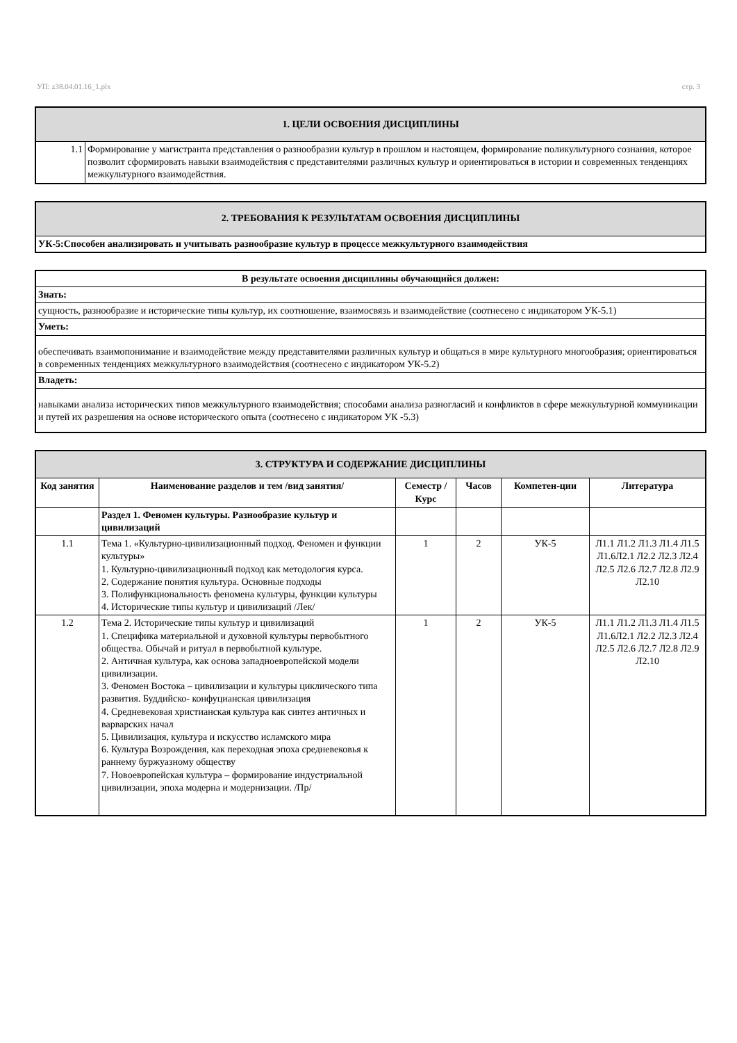УП: z38.04.01.16_1.plx стр. 3
| 1. ЦЕЛИ ОСВОЕНИЯ ДИСЦИПЛИНЫ | |
| 1.1 | Формирование у магистранта представления о разнообразии культур в прошлом и настоящем, формирование поликультурного сознания, которое позволит сформировать навыки взаимодействия с представителями различных культур и ориентироваться в истории и современных тенденциях межкультурного взаимодействия. |
| 2. ТРЕБОВАНИЯ К РЕЗУЛЬТАТАМ ОСВОЕНИЯ ДИСЦИПЛИНЫ |
| УК-5:Способен анализировать и учитывать разнообразие культур в процессе межкультурного взаимодействия |
| В результате освоения дисциплины обучающийся должен: |
| Знать: |
| сущность, разнообразие и исторические типы культур, их соотношение, взаимосвязь и взаимодействие (соотнесено с индикатором УК-5.1) |
| Уметь: |
| обеспечивать взаимопонимание и взаимодействие между представителями различных культур и общаться в мире культурного многообразия; ориентироваться в современных тенденциях межкультурного взаимодействия (соотнесено с индикатором УК-5.2) |
| Владеть: |
| навыками анализа исторических типов межкультурного взаимодействия; способами анализа разногласий и конфликтов в сфере межкультурной коммуникации и путей их разрешения на основе исторического опыта (соотнесено с индикатором УК -5.3) |
| 3. СТРУКТУРА И СОДЕРЖАНИЕ ДИСЦИПЛИНЫ | | | | | |
| Код занятия | Наименование разделов и тем /вид занятия/ | Семестр / Курс | Часов | Компетен-ции | Литература |
| | Раздел 1. Феномен культуры. Разнообразие культур и цивилизаций | | | | |
| 1.1 | Тема 1. «Культурно-цивилизационный подход. Феномен и функции культуры» 1. Культурно-цивилизационный подход как методология курса. 2. Содержание понятия культура. Основные подходы 3. Полифункциональность феномена культуры, функции культуры 4. Исторические типы культур и цивилизаций /Лек/ | 1 | 2 | УК-5 | Л1.1 Л1.2 Л1.3 Л1.4 Л1.5 Л1.6Л2.1 Л2.2 Л2.3 Л2.4 Л2.5 Л2.6 Л2.7 Л2.8 Л2.9 Л2.10 |
| 1.2 | Тема 2. Исторические типы культур и цивилизаций 1. Специфика материальной и духовной культуры первобытного общества. Обычай и ритуал в первобытной культуре. 2. Античная культура, как основа западноевропейской модели цивилизации. 3. Феномен Востока – цивилизации и культуры циклического типа развития. Буддийско- конфуцианская цивилизация 4. Средневековая христианская культура как синтез античных и варварских начал 5. Цивилизация, культура и искусство исламского мира 6. Культура Возрождения, как переходная эпоха средневековья к раннему буржуазному обществу 7. Новоевропейская культура – формирование индустриальной цивилизации, эпоха модерна и модернизации. /Пр/ | 1 | 2 | УК-5 | Л1.1 Л1.2 Л1.3 Л1.4 Л1.5 Л1.6Л2.1 Л2.2 Л2.3 Л2.4 Л2.5 Л2.6 Л2.7 Л2.8 Л2.9 Л2.10 |